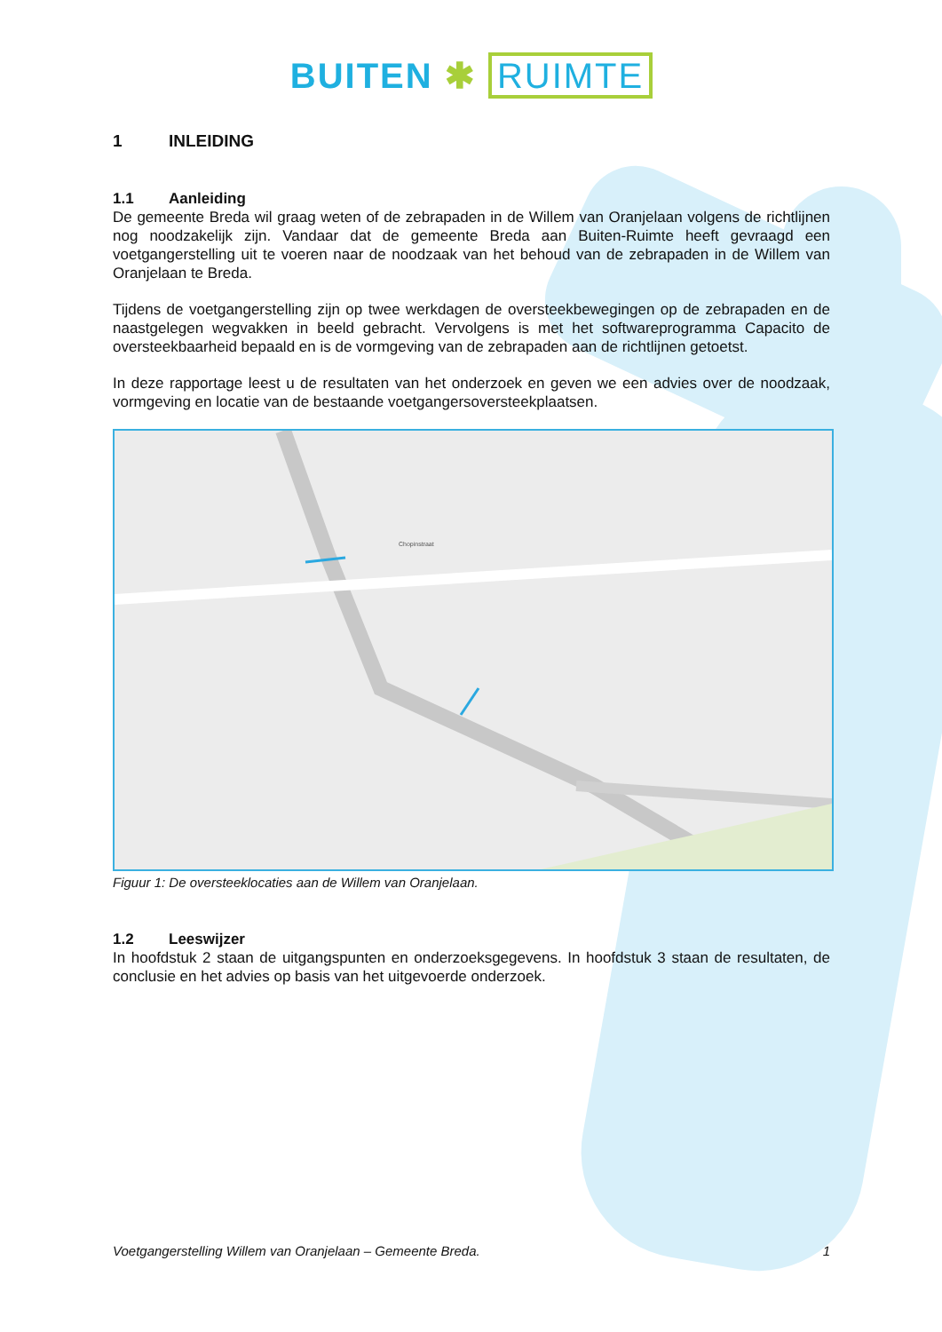BUITEN ✱ RUIMTE
1 INLEIDING
1.1 Aanleiding
De gemeente Breda wil graag weten of de zebrapaden in de Willem van Oranjelaan volgens de richtlijnen nog noodzakelijk zijn. Vandaar dat de gemeente Breda aan Buiten-Ruimte heeft gevraagd een voetgangerstelling uit te voeren naar de noodzaak van het behoud van de zebrapaden in de Willem van Oranjelaan te Breda.
Tijdens de voetgangerstelling zijn op twee werkdagen de oversteekbewegingen op de zebrapaden en de naastgelegen wegvakken in beeld gebracht. Vervolgens is met het softwareprogramma Capacito de oversteekbaarheid bepaald en is de vormgeving van de zebrapaden aan de richtlijnen getoetst.
In deze rapportage leest u de resultaten van het onderzoek en geven we een advies over de noodzaak, vormgeving en locatie van de bestaande voetgangersoversteekplaatsen.
Chopinstraat
Figuur 1: De oversteeklocaties aan de Willem van Oranjelaan.
1.2 Leeswijzer
In hoofdstuk 2 staan de uitgangspunten en onderzoeksgegevens. In hoofdstuk 3 staan de resultaten, de conclusie en het advies op basis van het uitgevoerde onderzoek.
Voetgangerstelling Willem van Oranjelaan – Gemeente Breda. 1